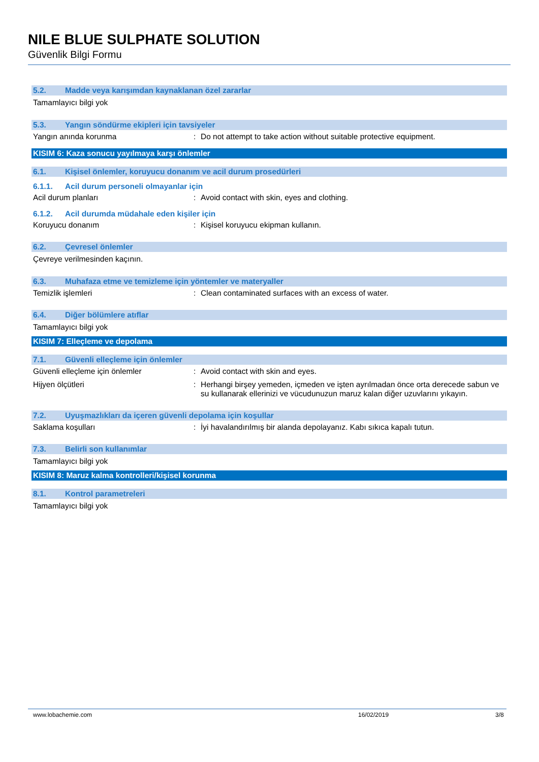NILE BLUE SULPHATE SOLUTION
Güvenlik Bilgi Formu
5.2. Madde veya karışımdan kaynaklanan özel zararlar
Tamamlayıcı bilgi yok
5.3. Yangın söndürme ekipleri için tavsiyeler
Yangın anında korunma: Do not attempt to take action without suitable protective equipment.
KISIM 6: Kaza sonucu yayılmaya karşı önlemler
6.1. Kişisel önlemler, koruyucu donanım ve acil durum prosedürleri
6.1.1. Acil durum personeli olmayanlar için
Acil durum planları: Avoid contact with skin, eyes and clothing.
6.1.2. Acil durumda müdahale eden kişiler için
Koruyucu donanım: Kişisel koruyucu ekipman kullanın.
6.2. Çevresel önlemler
Çevreye verilmesinden kaçının.
6.3. Muhafaza etme ve temizleme için yöntemler ve materyaller
Temizlik işlemleri: Clean contaminated surfaces with an excess of water.
6.4. Diğer bölümlere atıflar
Tamamlayıcı bilgi yok
KISIM 7: Elleçleme ve depolama
7.1. Güvenli elleçleme için önlemler
Güvenli elleçleme için önlemler: Avoid contact with skin and eyes.
Hijyen ölçütleri: Herhangi birşey yemeden, içmeden ve işten ayrılmadan önce orta derecede sabun ve su kullanarak ellerinizi ve vücudunuzun maruz kalan diğer uzuvlarını yıkayın.
7.2. Uyuşmazlıkları da içeren güvenli depolama için koşullar
Saklama koşulları: İyi havalandırılmış bir alanda depolayanız. Kabı sıkıca kapalı tutun.
7.3. Belirli son kullanımlar
Tamamlayıcı bilgi yok
KISIM 8: Maruz kalma kontrolleri/kişisel korunma
8.1. Kontrol parametreleri
Tamamlayıcı bilgi yok
www.lobachemie.com 16/02/2019 3/8